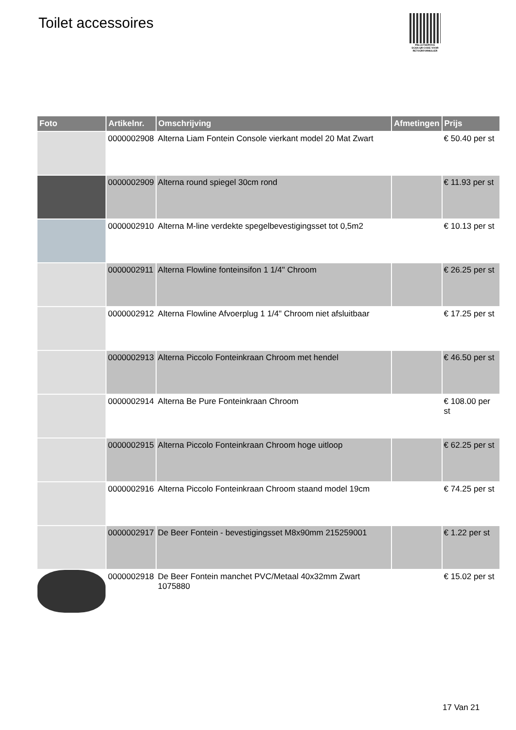Toilet accessoires
PALLETSERVICE
SCAN QR-CODE VOOR RETOURFORMULIER
| Foto | Artikelnr. | Omschrijving | Afmetingen | Prijs |
| --- | --- | --- | --- | --- |
| | 0000002908 | Alterna Liam Fontein Console vierkant model 20 Mat Zwart | | € 50.40 per st |
| | 0000002909 | Alterna round spiegel 30cm rond | | € 11.93 per st |
| | 0000002910 | Alterna M-line verdekte spegelbevestigingsset tot 0,5m2 | | € 10.13 per st |
| | 0000002911 | Alterna Flowline fonteinsifon 1 1/4" Chroom | | € 26.25 per st |
| | 0000002912 | Alterna Flowline Afvoerplug 1 1/4" Chroom niet afsluitbaar | | € 17.25 per st |
| | 0000002913 | Alterna Piccolo Fonteinkraan Chroom met hendel | | € 46.50 per st |
| | 0000002914 | Alterna Be Pure Fonteinkraan Chroom | | € 108.00 per st |
| | 0000002915 | Alterna Piccolo Fonteinkraan Chroom hoge uitloop | | € 62.25 per st |
| | 0000002916 | Alterna Piccolo Fonteinkraan Chroom staand model 19cm | | € 74.25 per st |
| | 0000002917 | De Beer Fontein - bevestigingsset M8x90mm 215259001 | | € 1.22 per st |
| | 0000002918 | De Beer Fontein manchet PVC/Metaal 40x32mm Zwart 1075880 | | € 15.02 per st |
17 Van 21